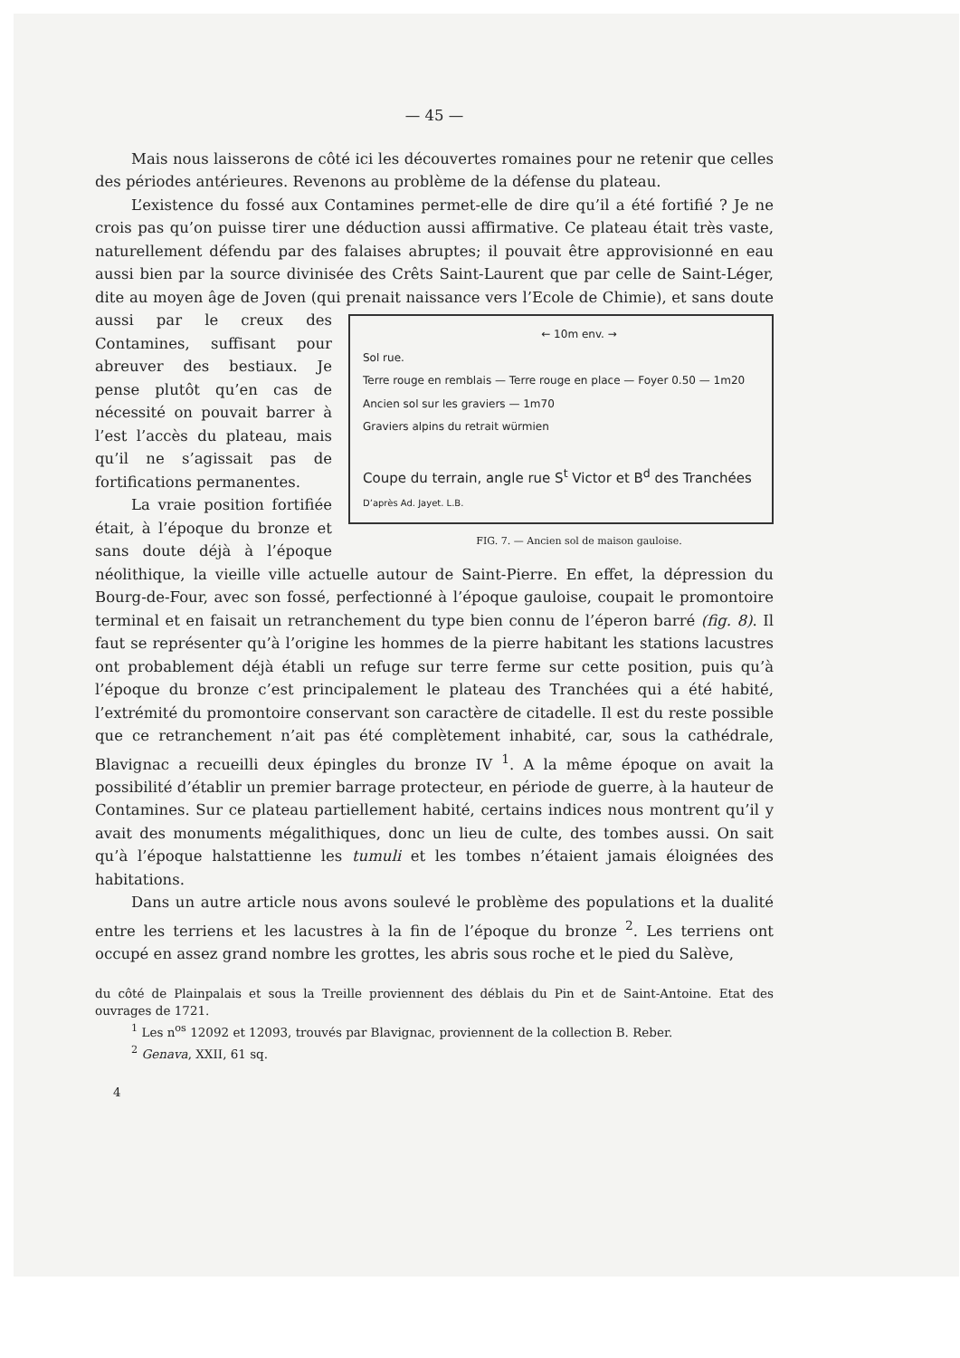— 45 —
Mais nous laisserons de côté ici les découvertes romaines pour ne retenir que celles des périodes antérieures. Revenons au problème de la défense du plateau.
L’existence du fossé aux Contamines permet-elle de dire qu’il a été fortifié ? Je ne crois pas qu’on puisse tirer une déduction aussi affirmative. Ce plateau était très vaste, naturellement défendu par des falaises abruptes; il pouvait être approvisionné en eau aussi bien par la source divinisée des Crêts Saint-Laurent que par celle de Saint-Léger, dite au moyen âge de Joven (qui prenait naissance vers l’Ecole de Chimie), et sans doute aussi ← 10m env. →
Sol rue.
Terre rouge en remblais — Terre rouge en place — Foyer 0.50 — 1m20
Ancien sol sur les graviers — 1m70
Graviers alpins du retrait würmien
Coupe du terrain, angle rue S<sup>t</sup> Victor et B<sup>d</sup> des Tranchées
D’après Ad. Jayet. L.B.
FIG. 7. — Ancien sol de maison gauloise. par le creux des Contamines, suffisant pour abreuver des bestiaux. Je pense plutôt qu’en cas de nécessité on pouvait barrer à l’est l’accès du plateau, mais qu’il ne s’agissait pas de fortifications permanentes.
La vraie position fortifiée était, à l’époque du bronze et sans doute déjà à l’époque néolithique, la vieille ville actuelle autour de Saint-Pierre. En effet, la dépression du Bourg-de-Four, avec son fossé, perfectionné à l’époque gauloise, coupait le promontoire terminal et en faisait un retranchement du type bien connu de l’éperon barré (fig. 8). Il faut se représenter qu’à l’origine les hommes de la pierre habitant les stations lacustres ont probablement déjà établi un refuge sur terre ferme sur cette position, puis qu’à l’époque du bronze c’est principalement le plateau des Tranchées qui a été habité, l’extrémité du promontoire conservant son caractère de citadelle. Il est du reste possible que ce retranchement n’ait pas été complètement inhabité, car, sous la cathédrale, Blavignac a recueilli deux épingles du bronze IV <sup>1</sup>. A la même époque on avait la possibilité d’établir un premier barrage protecteur, en période de guerre, à la hauteur de Contamines. Sur ce plateau partiellement habité, certains indices nous montrent qu’il y avait des monuments mégalithiques, donc un lieu de culte, des tombes aussi. On sait qu’à l’époque halstattienne les tumuli et les tombes n’étaient jamais éloignées des habitations.
Dans un autre article nous avons soulevé le problème des populations et la dualité entre les terriens et les lacustres à la fin de l’époque du bronze <sup>2</sup>. Les terriens ont occupé en assez grand nombre les grottes, les abris sous roche et le pied du Salève,
du côté de Plainpalais et sous la Treille proviennent des déblais du Pin et de Saint-Antoine. Etat des ouvrages de 1721.
<sup>1</sup> Les n<sup>os</sup> 12092 et 12093, trouvés par Blavignac, proviennent de la collection B. Reber.
<sup>2</sup> Genava, XXII, 61 sq.
4